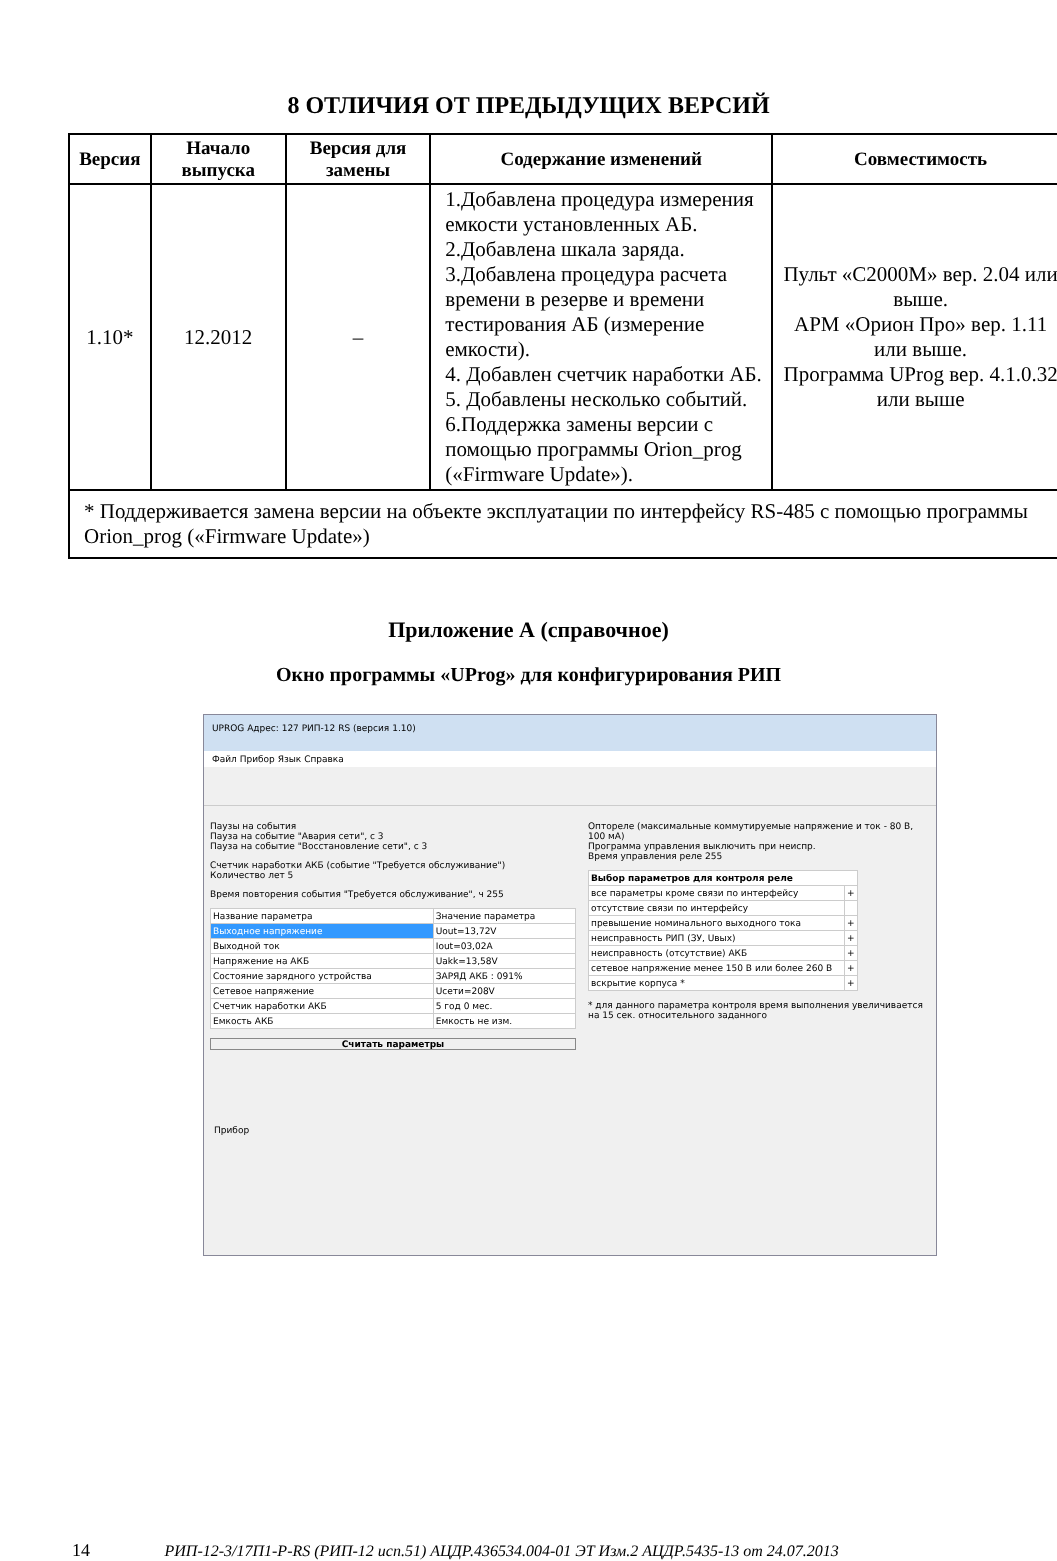8 ОТЛИЧИЯ ОТ ПРЕДЫДУЩИХ ВЕРСИЙ
| Версия | Начало выпуска | Версия для замены | Содержание изменений | Совместимость |
| --- | --- | --- | --- | --- |
| 1.10* | 12.2012 | – | 1.Добавлена процедура измерения емкости установленных АБ. 2.Добавлена шкала заряда. 3.Добавлена процедура расчета времени в резерве и времени тестирования АБ (измерение емкости). 4. Добавлен счетчик наработки АБ. 5. Добавлены несколько событий. 6.Поддержка замены версии с помощью программы Orion_prog («Firmware Update»). | Пульт «С2000М» вер. 2.04 или выше. АРМ «Орион Про» вер. 1.11 или выше. Программа UProg вер. 4.1.0.32 или выше |
| * Поддерживается замена версии на объекте эксплуатации по интерфейсу RS-485 с помощью программы Orion_prog («Firmware Update») | | | | |
Приложение А (справочное)
Окно программы «UProg» для конфигурирования РИП
UPROG Адрес: 127 РИП-12 RS (версия 1.10)
Файл Прибор Язык Справка
Паузы на события
Пауза на событие "Авария сети", с 3
Пауза на событие "Восстановление сети", с 3
Счетчик наработки АКБ (событие "Требуется обслуживание")
Количество лет 5
Время повторения события "Требуется обслуживание", ч 255
| Название параметра | Значение параметра |
| Выходное напряжение | Uout=13,72V |
| Выходной ток | Iout=03,02A |
| Напряжение на АКБ | Uakk=13,58V |
| Состояние зарядного устройства | ЗАРЯД АКБ : 091% |
| Сетевое напряжение | Uсети=208V |
| Счетчик наработки АКБ | 5 год 0 мес. |
| Емкость АКБ | Емкость не изм. |
Считать параметры
Оптореле (максимальные коммутируемые напряжение и ток - 80 В, 100 мА)
Программа управления выключить при неиспр.
Время управления реле 255
| Выбор параметров для контроля реле | |
| все параметры кроме связи по интерфейсу | + |
| отсутствие связи по интерфейсу | |
| превышение номинального выходного тока | + |
| неисправность РИП (ЗУ, Uвых) | + |
| неисправность (отсутствие) АКБ | + |
| сетевое напряжение менее 150 В или более 260 В | + |
| вскрытие корпуса * | + |
* для данного параметра контроля время выполнения увеличивается на 15 сек. относительного заданного
Прибор
14 РИП-12-3/17П1-Р-RS (РИП-12 исп.51) АЦДР.436534.004-01 ЭТ Изм.2 АЦДР.5435-13 от 24.07.2013